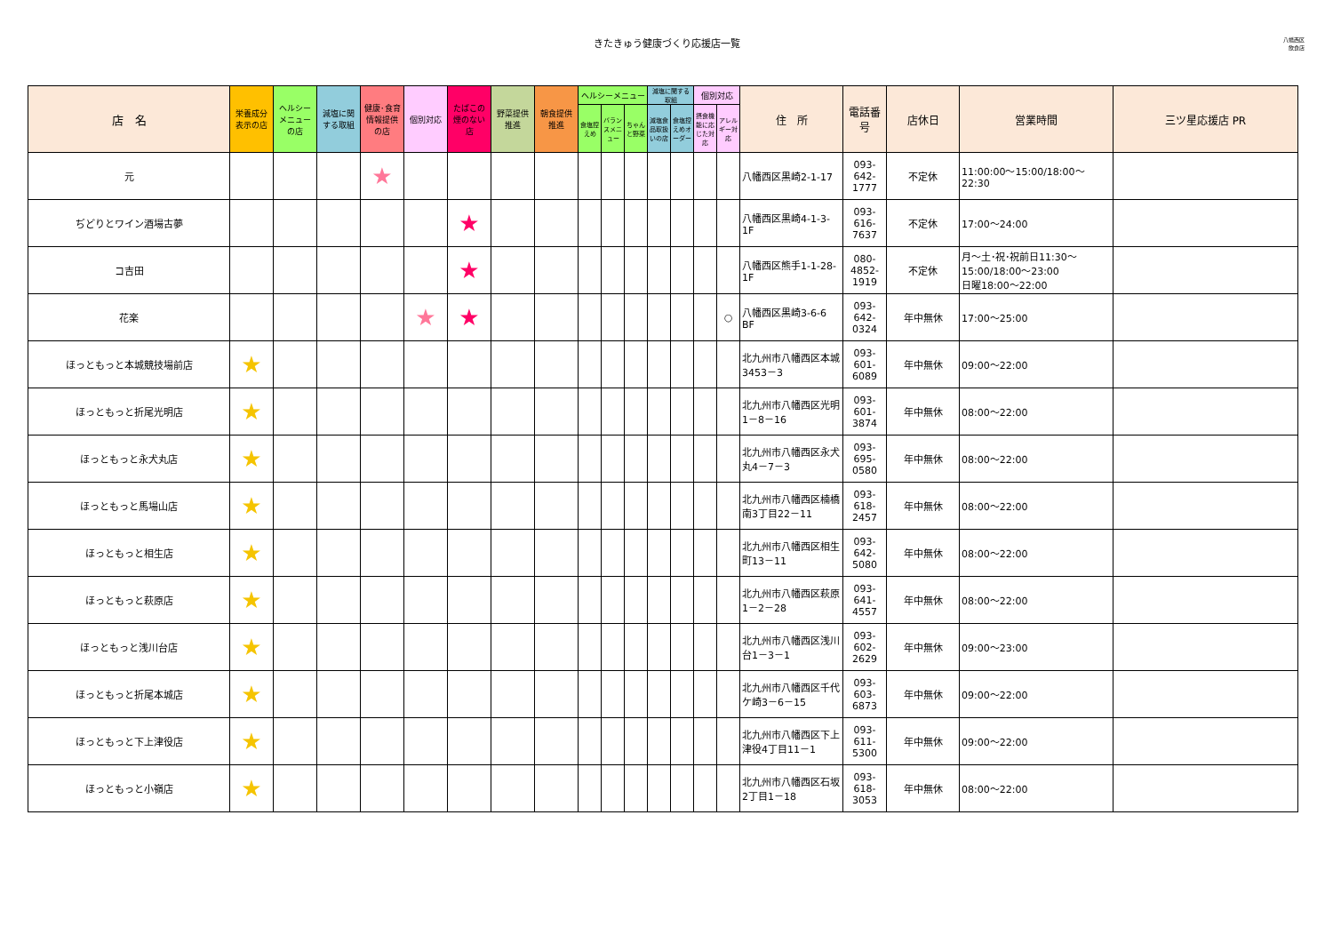きたきゅう健康づくり応援店一覧
八幡西区
飲食店
| 店 名 | 栄養成分表示の店 | ヘルシーメニューの店 | 減塩に関する取組 | 健康･食育情報提供の店 | 個別対応 | たばこの煙のない店 | 野菜提供推進 | 朝食提供推進 | ヘルシーメニュー | | | 減塩に関する取組 | | 個別対応 | | 住 所 | 電話番号 | 店休日 | 営業時間 | 三ツ星応援店 PR |
| --- | --- | --- | --- | --- | --- | --- | --- | --- | --- | --- | --- | --- | --- | --- | --- | --- | --- | --- | --- | --- |
| | | | | | | | | | 食塩控えめ | バランスメニュー | ちゃんと野菜 | 減塩食品取扱いの店 | 食塩控えめオーダー | 摂食機能に応じた対応 | アレルギー対応 | | | | | |
| 元 | | | | ★ | | | | | | | | | | | | 八幡西区黒崎2-1-17 | 093-642-1777 | 不定休 | 11:00:00～15:00/18:00～22:30 | |
| ぢどりとワイン酒場古夢 | | | | | | ★ | | | | | | | | | | 八幡西区黒崎4-1-3-1F | 093-616-7637 | 不定休 | 17:00～24:00 | |
| コ吉田 | | | | | | ★ | | | | | | | | | | 八幡西区熊手1-1-28-1F | 080-4852-1919 | 不定休 | 月～土･祝･祝前日11:30～15:00/18:00～23:00 日曜18:00～22:00 | |
| 花楽 | | | | | ★ | ★ | | | | | | | | | ○ | 八幡西区黒崎3-6-6 BF | 093-642-0324 | 年中無休 | 17:00～25:00 | |
| ほっともっと本城競技場前店 | ★ | | | | | | | | | | | | | | | 北九州市八幡西区本城3453－3 | 093-601-6089 | 年中無休 | 09:00～22:00 | |
| ほっともっと折尾光明店 | ★ | | | | | | | | | | | | | | | 北九州市八幡西区光明1－8－16 | 093-601-3874 | 年中無休 | 08:00～22:00 | |
| ほっともっと永犬丸店 | ★ | | | | | | | | | | | | | | | 北九州市八幡西区永犬丸4－7－3 | 093-695-0580 | 年中無休 | 08:00～22:00 | |
| ほっともっと馬場山店 | ★ | | | | | | | | | | | | | | | 北九州市八幡西区楠橋南3丁目22－11 | 093-618-2457 | 年中無休 | 08:00～22:00 | |
| ほっともっと相生店 | ★ | | | | | | | | | | | | | | | 北九州市八幡西区相生町13－11 | 093-642-5080 | 年中無休 | 08:00～22:00 | |
| ほっともっと萩原店 | ★ | | | | | | | | | | | | | | | 北九州市八幡西区萩原1－2－28 | 093-641-4557 | 年中無休 | 08:00～22:00 | |
| ほっともっと浅川台店 | ★ | | | | | | | | | | | | | | | 北九州市八幡西区浅川台1－3－1 | 093-602-2629 | 年中無休 | 09:00～23:00 | |
| ほっともっと折尾本城店 | ★ | | | | | | | | | | | | | | | 北九州市八幡西区千代ケ崎3－6－15 | 093-603-6873 | 年中無休 | 09:00～22:00 | |
| ほっともっと下上津役店 | ★ | | | | | | | | | | | | | | | 北九州市八幡西区下上津役4丁目11－1 | 093-611-5300 | 年中無休 | 09:00～22:00 | |
| ほっともっと小嶺店 | ★ | | | | | | | | | | | | | | | 北九州市八幡西区石坂2丁目1－18 | 093-618-3053 | 年中無休 | 08:00～22:00 | |